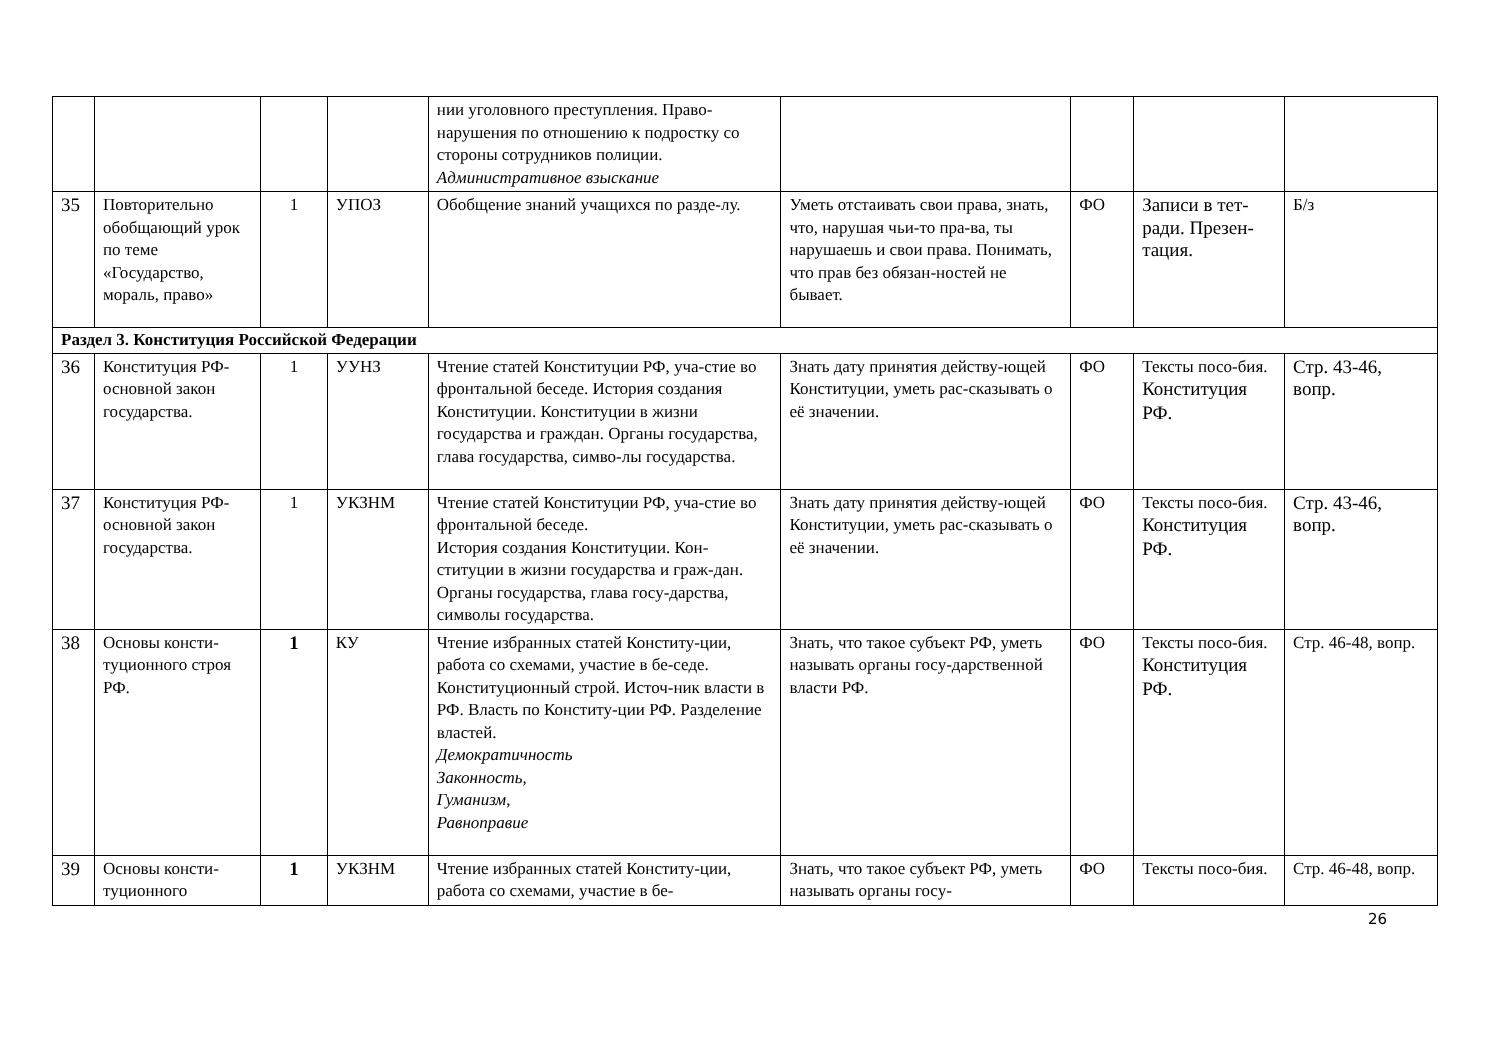| | | | | нии уголовного преступления. Право-нарушения по отношению к подростку со стороны сотрудников полиции. Административное взыскание | | | | |
| 35 | Повторительно обобщающий урок по теме «Государство, мораль, право» | 1 | УПОЗ | Обобщение знаний учащихся по разде-лу. | Уметь отстаивать свои права, знать, что, нарушая чьи-то пра-ва, ты нарушаешь и свои права. Понимать, что прав без обязан-ностей не бывает. | ФО | Записи в тет-ради. Презен-тация. | Б/з |
| Раздел 3. Конституция Российской Федерации | | | | | | | | |
| 36 | Конституция РФ-основной закон государства. | 1 | УУНЗ | Чтение статей Конституции РФ, уча-стие во фронтальной беседе. История создания Конституции. Конституции в жизни государства и граждан. Органы государства, глава государства, симво-лы государства. | Знать дату принятия действу-ющей Конституции, уметь рас-сказывать о её значении. | ФО | Тексты посо-бия. Конституция РФ. | Стр. 43-46, вопр. |
| 37 | Конституция РФ-основной закон государства. | 1 | УКЗНМ | Чтение статей Конституции РФ, уча-стие во фронтальной беседе. История создания Конституции. Кон-ституции в жизни государства и граж-дан. Органы государства, глава госу-дарства, символы государства. | Знать дату принятия действу-ющей Конституции, уметь рас-сказывать о её значении. | ФО | Тексты посо-бия. Конституция РФ. | Стр. 43-46, вопр. |
| 38 | Основы консти-туционного строя РФ. | 1 | КУ | Чтение избранных статей Конститу-ции, работа со схемами, участие в бе-седе. Конституционный строй. Источ-ник власти в РФ. Власть по Конститу-ции РФ. Разделение властей. Демократичность Законность, Гуманизм, Равноправие | Знать, что такое субъект РФ, уметь называть органы госу-дарственной власти РФ. | ФО | Тексты посо-бия. Конституция РФ. | Стр. 46-48, вопр. |
| 39 | Основы консти-туционного | 1 | УКЗНМ | Чтение избранных статей Конститу-ции, работа со схемами, участие в бе- | Знать, что такое субъект РФ, уметь называть органы госу- | ФО | Тексты посо-бия. | Стр. 46-48, вопр. |
26